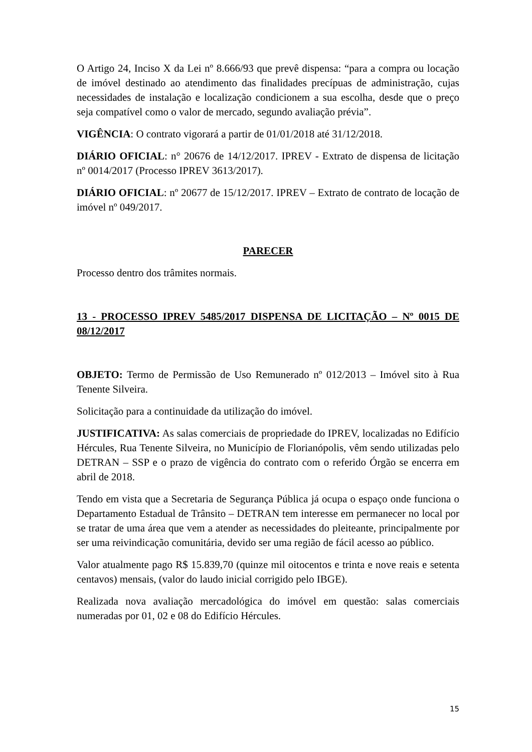O Artigo 24, Inciso X da Lei nº 8.666/93 que prevê dispensa: “para a compra ou locação de imóvel destinado ao atendimento das finalidades precípuas de administração, cujas necessidades de instalação e localização condicionem a sua escolha, desde que o preço seja compatível como o valor de mercado, segundo avaliação prévia”.
VIGÊNCIA: O contrato vigorará a partir de 01/01/2018 até 31/12/2018.
DIÁRIO OFICIAL: n° 20676 de 14/12/2017. IPREV - Extrato de dispensa de licitação nº 0014/2017 (Processo IPREV 3613/2017).
DIÁRIO OFICIAL: nº 20677 de 15/12/2017. IPREV – Extrato de contrato de locação de imóvel nº 049/2017.
PARECER
Processo dentro dos trâmites normais.
13 - PROCESSO IPREV 5485/2017 DISPENSA DE LICITAÇÃO – Nº 0015 DE 08/12/2017
OBJETO: Termo de Permissão de Uso Remunerado nº 012/2013 – Imóvel sito à Rua Tenente Silveira.
Solicitação para a continuidade da utilização do imóvel.
JUSTIFICATIVA: As salas comerciais de propriedade do IPREV, localizadas no Edifício Hércules, Rua Tenente Silveira, no Município de Florianópolis, vêm sendo utilizadas pelo DETRAN – SSP e o prazo de vigência do contrato com o referido Órgão se encerra em abril de 2018.
Tendo em vista que a Secretaria de Segurança Pública já ocupa o espaço onde funciona o Departamento Estadual de Trânsito – DETRAN tem interesse em permanecer no local por se tratar de uma área que vem a atender as necessidades do pleiteante, principalmente por ser uma reivindicação comunitária, devido ser uma região de fácil acesso ao público.
Valor atualmente pago R$ 15.839,70 (quinze mil oitocentos e trinta e nove reais e setenta centavos) mensais, (valor do laudo inicial corrigido pelo IBGE).
Realizada nova avaliação mercadológica do imóvel em questão: salas comerciais numeradas por 01, 02 e 08 do Edifício Hércules.
15